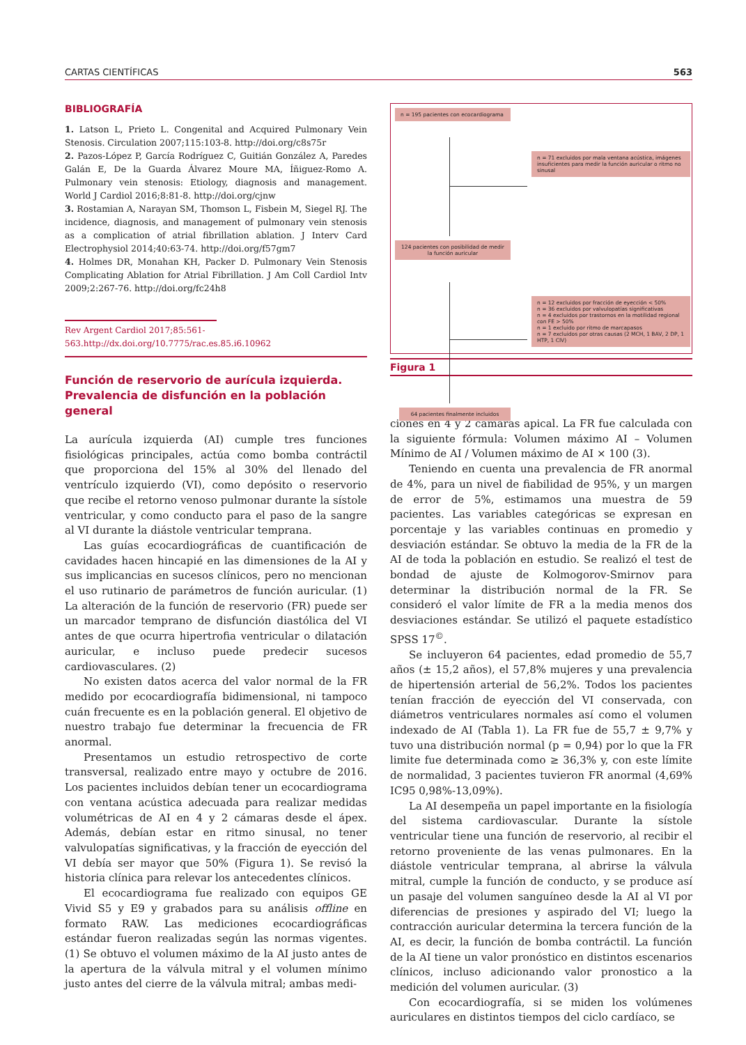CARTAS CIENTÍFICAS 563
BIBLIOGRAFÍA
1. Latson L, Prieto L. Congenital and Acquired Pulmonary Vein Stenosis. Circulation 2007;115:103-8. http://doi.org/c8s75r
2. Pazos-López P, García Rodríguez C, Guitián González A, Paredes Galán E, De la Guarda Álvarez Moure MA, Íñiguez-Romo A. Pulmonary vein stenosis: Etiology, diagnosis and management. World J Cardiol 2016;8:81-8. http://doi.org/cjnw
3. Rostamian A, Narayan SM, Thomson L, Fisbein M, Siegel RJ. The incidence, diagnosis, and management of pulmonary vein stenosis as a complication of atrial fibrillation ablation. J Interv Card Electrophysiol 2014;40:63-74. http://doi.org/f57gm7
4. Holmes DR, Monahan KH, Packer D. Pulmonary Vein Stenosis Complicating Ablation for Atrial Fibrillation. J Am Coll Cardiol Intv 2009;2:267-76. http://doi.org/fc24h8
Rev Argent Cardiol 2017;85:561-563.http://dx.doi.org/10.7775/rac.es.85.i6.10962
Función de reservorio de aurícula izquierda.
Prevalencia de disfunción en la población general
La aurícula izquierda (AI) cumple tres funciones fisiológicas principales, actúa como bomba contráctil que proporciona del 15% al 30% del llenado del ventrículo izquierdo (VI), como depósito o reservorio que recibe el retorno venoso pulmonar durante la sístole ventricular, y como conducto para el paso de la sangre al VI durante la diástole ventricular temprana.
Las guías ecocardiográficas de cuantificación de cavidades hacen hincapié en las dimensiones de la AI y sus implicancias en sucesos clínicos, pero no mencionan el uso rutinario de parámetros de función auricular. (1) La alteración de la función de reservorio (FR) puede ser un marcador temprano de disfunción diastólica del VI antes de que ocurra hipertrofia ventricular o dilatación auricular, e incluso puede predecir sucesos cardiovasculares. (2)
No existen datos acerca del valor normal de la FR medido por ecocardiografía bidimensional, ni tampoco cuán frecuente es en la población general. El objetivo de nuestro trabajo fue determinar la frecuencia de FR anormal.
Presentamos un estudio retrospectivo de corte transversal, realizado entre mayo y octubre de 2016. Los pacientes incluidos debían tener un ecocardiograma con ventana acústica adecuada para realizar medidas volumétricas de AI en 4 y 2 cámaras desde el ápex. Además, debían estar en ritmo sinusal, no tener valvulopatías significativas, y la fracción de eyección del VI debía ser mayor que 50% (Figura 1). Se revisó la historia clínica para relevar los antecedentes clínicos.
El ecocardiograma fue realizado con equipos GE Vivid S5 y E9 y grabados para su análisis offline en formato RAW. Las mediciones ecocardiográficas estándar fueron realizadas según las normas vigentes. (1) Se obtuvo el volumen máximo de la AI justo antes de la apertura de la válvula mitral y el volumen mínimo justo antes del cierre de la válvula mitral; ambas medi-
n = 195 pacientes con ecocardiograma
n = 71 excluidos por mala ventana acústica, imágenes insuficientes para medir la función auricular o ritmo no sinusal
124 pacientes con posibilidad de medir la función auricular
n = 12 excluidos por fracción de eyección < 50%
n = 36 excluidos por valvulopatías significativas
n = 4 excluidos por trastornos en la motilidad regional con FE > 50%
n = 1 excluido por ritmo de marcapasos
n = 7 excluidos por otras causas (2 MCH, 1 BAV, 2 DP, 1 HTP, 1 CIV)
64 pacientes finalmente incluidos
Figura 1
ciones en 4 y 2 cámaras apical. La FR fue calculada con la siguiente fórmula: Volumen máximo AI – Volumen Mínimo de AI / Volumen máximo de AI × 100 (3).
Teniendo en cuenta una prevalencia de FR anormal de 4%, para un nivel de fiabilidad de 95%, y un margen de error de 5%, estimamos una muestra de 59 pacientes. Las variables categóricas se expresan en porcentaje y las variables continuas en promedio y desviación estándar. Se obtuvo la media de la FR de la AI de toda la población en estudio. Se realizó el test de bondad de ajuste de Kolmogorov-Smirnov para determinar la distribución normal de la FR. Se consideró el valor límite de FR a la media menos dos desviaciones estándar. Se utilizó el paquete estadístico SPSS 17<sup>©</sup>.
Se incluyeron 64 pacientes, edad promedio de 55,7 años (± 15,2 años), el 57,8% mujeres y una prevalencia de hipertensión arterial de 56,2%. Todos los pacientes tenían fracción de eyección del VI conservada, con diámetros ventriculares normales así como el volumen indexado de AI (Tabla 1). La FR fue de 55,7 ± 9,7% y tuvo una distribución normal (p = 0,94) por lo que la FR limite fue determinada como ≥ 36,3% y, con este límite de normalidad, 3 pacientes tuvieron FR anormal (4,69% IC95 0,98%-13,09%).
La AI desempeña un papel importante en la fisiología del sistema cardiovascular. Durante la sístole ventricular tiene una función de reservorio, al recibir el retorno proveniente de las venas pulmonares. En la diástole ventricular temprana, al abrirse la válvula mitral, cumple la función de conducto, y se produce así un pasaje del volumen sanguíneo desde la AI al VI por diferencias de presiones y aspirado del VI; luego la contracción auricular determina la tercera función de la AI, es decir, la función de bomba contráctil. La función de la AI tiene un valor pronóstico en distintos escenarios clínicos, incluso adicionando valor pronostico a la medición del volumen auricular. (3)
Con ecocardiografía, si se miden los volúmenes auriculares en distintos tiempos del ciclo cardíaco, se